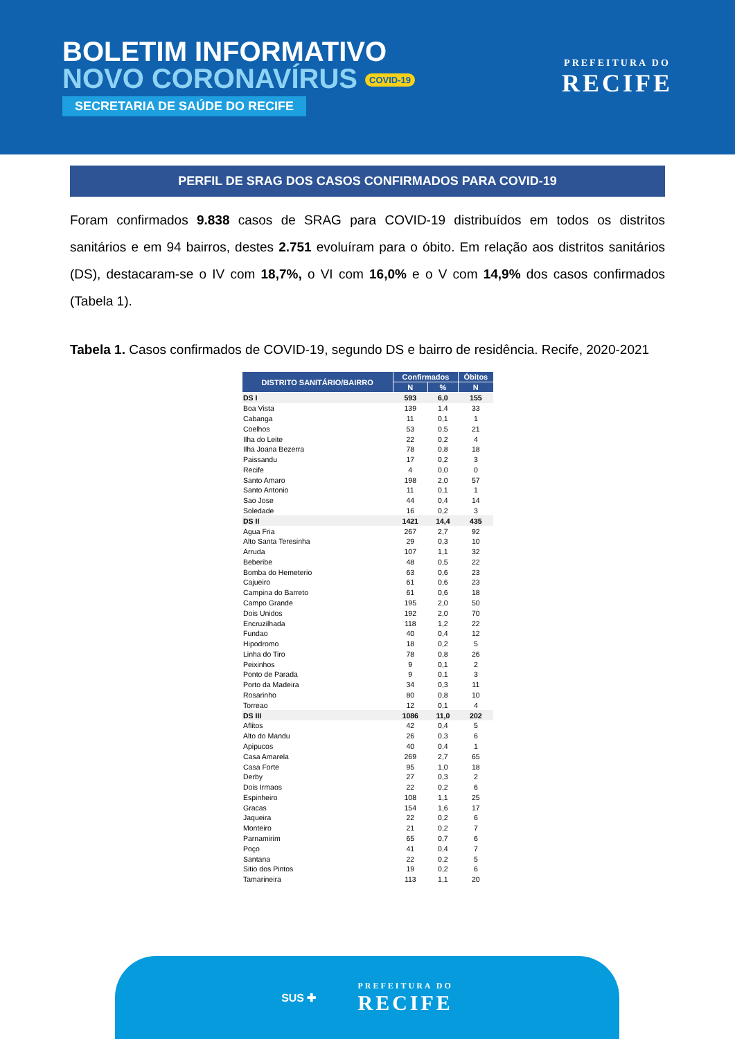BOLETIM INFORMATIVO
NOVO CORONAVÍRUS COVID-19
SECRETARIA DE SAÚDE DO RECIFE
PREFEITURA DO
RECIFE
PERFIL DE SRAG DOS CASOS CONFIRMADOS PARA COVID-19
Foram confirmados 9.838 casos de SRAG para COVID-19 distribuídos em todos os distritos sanitários e em 94 bairros, destes 2.751 evoluíram para o óbito. Em relação aos distritos sanitários (DS), destacaram-se o IV com 18,7%, o VI com 16,0% e o V com 14,9% dos casos confirmados (Tabela 1).
Tabela 1. Casos confirmados de COVID-19, segundo DS e bairro de residência. Recife, 2020-2021
| DISTRITO SANITÁRIO/BAIRRO | Confirmados | | Óbitos |
| --- | --- | --- | --- |
| | N | % | N |
| DS I | 593 | 6,0 | 155 |
| Boa Vista | 139 | 1,4 | 33 |
| Cabanga | 11 | 0,1 | 1 |
| Coelhos | 53 | 0,5 | 21 |
| Ilha do Leite | 22 | 0,2 | 4 |
| Ilha Joana Bezerra | 78 | 0,8 | 18 |
| Paissandu | 17 | 0,2 | 3 |
| Recife | 4 | 0,0 | 0 |
| Santo Amaro | 198 | 2,0 | 57 |
| Santo Antonio | 11 | 0,1 | 1 |
| Sao Jose | 44 | 0,4 | 14 |
| Soledade | 16 | 0,2 | 3 |
| DS II | 1421 | 14,4 | 435 |
| Agua Fria | 267 | 2,7 | 92 |
| Alto Santa Teresinha | 29 | 0,3 | 10 |
| Arruda | 107 | 1,1 | 32 |
| Beberibe | 48 | 0,5 | 22 |
| Bomba do Hemeterio | 63 | 0,6 | 23 |
| Cajueiro | 61 | 0,6 | 23 |
| Campina do Barreto | 61 | 0,6 | 18 |
| Campo Grande | 195 | 2,0 | 50 |
| Dois Unidos | 192 | 2,0 | 70 |
| Encruzilhada | 118 | 1,2 | 22 |
| Fundao | 40 | 0,4 | 12 |
| Hipodromo | 18 | 0,2 | 5 |
| Linha do Tiro | 78 | 0,8 | 26 |
| Peixinhos | 9 | 0,1 | 2 |
| Ponto de Parada | 9 | 0,1 | 3 |
| Porto da Madeira | 34 | 0,3 | 11 |
| Rosarinho | 80 | 0,8 | 10 |
| Torreao | 12 | 0,1 | 4 |
| DS III | 1086 | 11,0 | 202 |
| Aflitos | 42 | 0,4 | 5 |
| Alto do Mandu | 26 | 0,3 | 6 |
| Apipucos | 40 | 0,4 | 1 |
| Casa Amarela | 269 | 2,7 | 65 |
| Casa Forte | 95 | 1,0 | 18 |
| Derby | 27 | 0,3 | 2 |
| Dois Irmaos | 22 | 0,2 | 6 |
| Espinheiro | 108 | 1,1 | 25 |
| Gracas | 154 | 1,6 | 17 |
| Jaqueira | 22 | 0,2 | 6 |
| Monteiro | 21 | 0,2 | 7 |
| Parnamirim | 65 | 0,7 | 6 |
| Poço | 41 | 0,4 | 7 |
| Santana | 22 | 0,2 | 5 |
| Sitio dos Pintos | 19 | 0,2 | 6 |
| Tamarineira | 113 | 1,1 | 20 |
SUS ✚
PREFEITURA DO
RECIFE